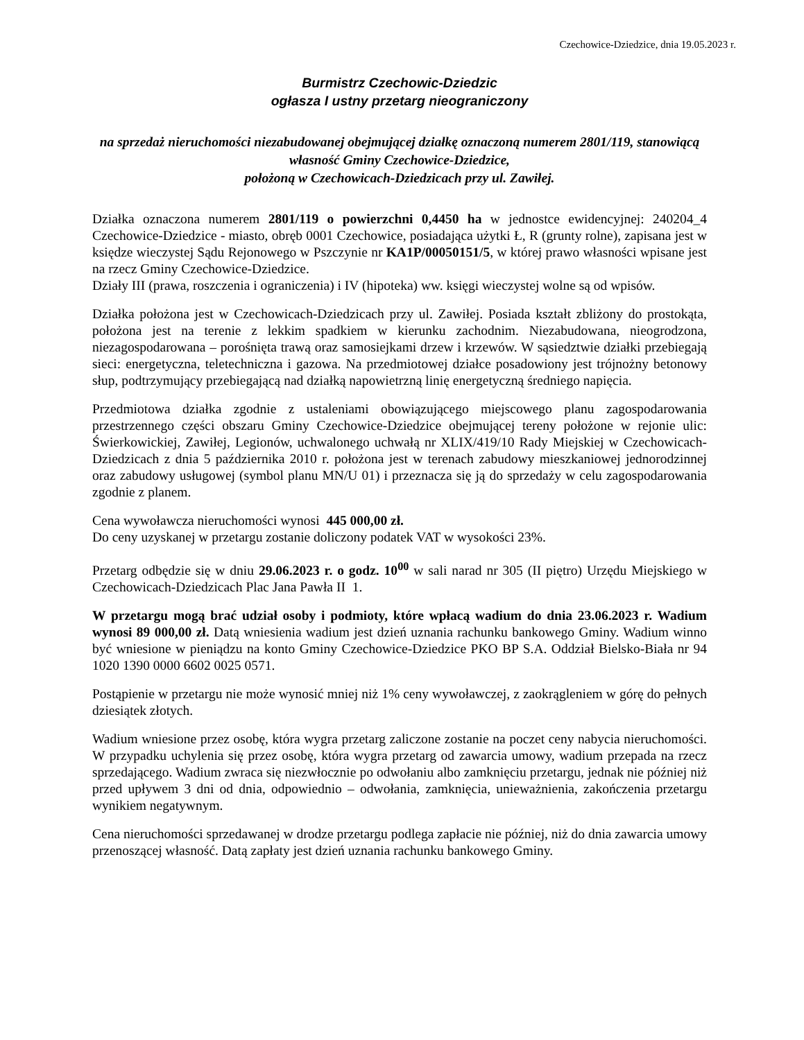Czechowice-Dziedzice, dnia 19.05.2023 r.
Burmistrz Czechowic-Dziedzic
ogłasza I ustny przetarg nieograniczony
na sprzedaż nieruchomości niezabudowanej obejmującej działkę oznaczoną numerem 2801/119, stanowiącą własność Gminy Czechowice-Dziedzice,
położoną w Czechowicach-Dziedzicach przy ul. Zawiłej.
Działka oznaczona numerem 2801/119 o powierzchni 0,4450 ha w jednostce ewidencyjnej: 240204_4 Czechowice-Dziedzice - miasto, obręb 0001 Czechowice, posiadająca użytki Ł, R (grunty rolne), zapisana jest w księdze wieczystej Sądu Rejonowego w Pszczynie nr KA1P/00050151/5, w której prawo własności wpisane jest na rzecz Gminy Czechowice-Dziedzice.
Działy III (prawa, roszczenia i ograniczenia) i IV (hipoteka) ww. księgi wieczystej wolne są od wpisów.
Działka położona jest w Czechowicach-Dziedzicach przy ul. Zawiłej. Posiada kształt zbliżony do prostokąta, położona jest na terenie z lekkim spadkiem w kierunku zachodnim. Niezabudowana, nieogrodzona, niezagospodarowana – porośnięta trawą oraz samosiejkami drzew i krzewów. W sąsiedztwie działki przebiegają sieci: energetyczna, teletechniczna i gazowa. Na przedmiotowej działce posadowiony jest trójnożny betonowy słup, podtrzymujący przebiegającą nad działką napowietrzną linię energetyczną średniego napięcia.
Przedmiotowa działka zgodnie z ustaleniami obowiązującego miejscowego planu zagospodarowania przestrzennego części obszaru Gminy Czechowice-Dziedzice obejmującej tereny położone w rejonie ulic: Świerkowickiej, Zawiłej, Legionów, uchwalonego uchwałą nr XLIX/419/10 Rady Miejskiej w Czechowicach-Dziedzicach z dnia 5 października 2010 r. położona jest w terenach zabudowy mieszkaniowej jednorodzinnej oraz zabudowy usługowej (symbol planu MN/U 01) i przeznacza się ją do sprzedaży w celu zagospodarowania zgodnie z planem.
Cena wywoławcza nieruchomości wynosi 445 000,00 zł.
Do ceny uzyskanej w przetargu zostanie doliczony podatek VAT w wysokości 23%.
Przetarg odbędzie się w dniu 29.06.2023 r. o godz. 10<sup>00</sup> w sali narad nr 305 (II piętro) Urzędu Miejskiego w Czechowicach-Dziedzicach Plac Jana Pawła II 1.
W przetargu mogą brać udział osoby i podmioty, które wpłacą wadium do dnia 23.06.2023 r. Wadium wynosi 89 000,00 zł. Datą wniesienia wadium jest dzień uznania rachunku bankowego Gminy. Wadium winno być wniesione w pieniądzu na konto Gminy Czechowice-Dziedzice PKO BP S.A. Oddział Bielsko-Biała nr 94 1020 1390 0000 6602 0025 0571.
Postąpienie w przetargu nie może wynosić mniej niż 1% ceny wywoławczej, z zaokrągleniem w górę do pełnych dziesiątek złotych.
Wadium wniesione przez osobę, która wygra przetarg zaliczone zostanie na poczet ceny nabycia nieruchomości. W przypadku uchylenia się przez osobę, która wygra przetarg od zawarcia umowy, wadium przepada na rzecz sprzedającego. Wadium zwraca się niezwłocznie po odwołaniu albo zamknięciu przetargu, jednak nie później niż przed upływem 3 dni od dnia, odpowiednio – odwołania, zamknięcia, unieważnienia, zakończenia przetargu wynikiem negatywnym.
Cena nieruchomości sprzedawanej w drodze przetargu podlega zapłacie nie później, niż do dnia zawarcia umowy przenoszącej własność. Datą zapłaty jest dzień uznania rachunku bankowego Gminy.